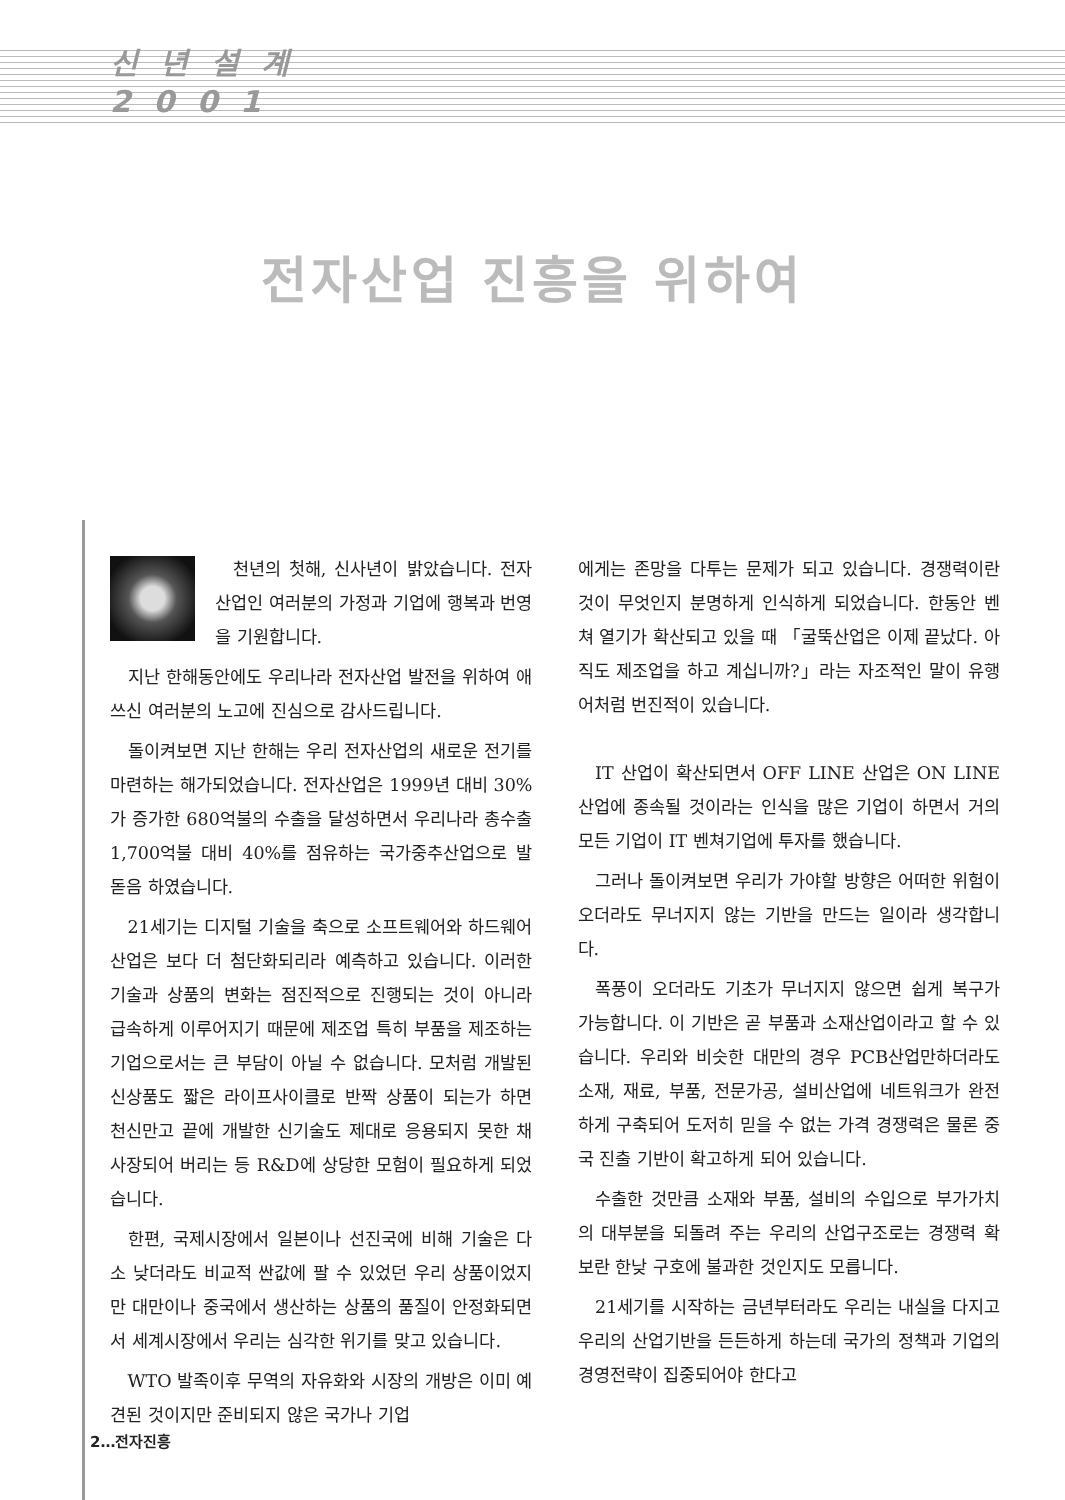신 년 설 계
2 0 0 1
전자산업 진흥을 위하여
천년의 첫해, 신사년이 밝았습니다. 전자산업인 여러분의 가정과 기업에 행복과 번영을 기원합니다.
지난 한해동안에도 우리나라 전자산업 발전을 위하여 애쓰신 여러분의 노고에 진심으로 감사드립니다.
돌이켜보면 지난 한해는 우리 전자산업의 새로운 전기를 마련하는 해가되었습니다. 전자산업은 1999년 대비 30%가 증가한 680억불의 수출을 달성하면서 우리나라 총수출 1,700억불 대비 40%를 점유하는 국가중추산업으로 발 돋음 하였습니다.
21세기는 디지털 기술을 축으로 소프트웨어와 하드웨어산업은 보다 더 첨단화되리라 예측하고 있습니다. 이러한 기술과 상품의 변화는 점진적으로 진행되는 것이 아니라 급속하게 이루어지기 때문에 제조업 특히 부품을 제조하는 기업으로서는 큰 부담이 아닐 수 없습니다. 모처럼 개발된 신상품도 짧은 라이프사이클로 반짝 상품이 되는가 하면 천신만고 끝에 개발한 신기술도 제대로 응용되지 못한 채 사장되어 버리는 등 R&D에 상당한 모험이 필요하게 되었습니다.
한편, 국제시장에서 일본이나 선진국에 비해 기술은 다소 낮더라도 비교적 싼값에 팔 수 있었던 우리 상품이었지만 대만이나 중국에서 생산하는 상품의 품질이 안정화되면서 세계시장에서 우리는 심각한 위기를 맞고 있습니다.
WTO 발족이후 무역의 자유화와 시장의 개방은 이미 예견된 것이지만 준비되지 않은 국가나 기업
에게는 존망을 다투는 문제가 되고 있습니다. 경쟁력이란 것이 무엇인지 분명하게 인식하게 되었습니다. 한동안 벤쳐 열기가 확산되고 있을 때 「굴뚝산업은 이제 끝났다. 아직도 제조업을 하고 계십니까?」라는 자조적인 말이 유행어처럼 번진적이 있습니다.
IT 산업이 확산되면서 OFF LINE 산업은 ON LINE 산업에 종속될 것이라는 인식을 많은 기업이 하면서 거의 모든 기업이 IT 벤쳐기업에 투자를 했습니다.
그러나 돌이켜보면 우리가 가야할 방향은 어떠한 위험이 오더라도 무너지지 않는 기반을 만드는 일이라 생각합니다.
폭풍이 오더라도 기초가 무너지지 않으면 쉽게 복구가 가능합니다. 이 기반은 곧 부품과 소재산업이라고 할 수 있습니다. 우리와 비슷한 대만의 경우 PCB산업만하더라도 소재, 재료, 부품, 전문가공, 설비산업에 네트워크가 완전하게 구축되어 도저히 믿을 수 없는 가격 경쟁력은 물론 중국 진출 기반이 확고하게 되어 있습니다.
수출한 것만큼 소재와 부품, 설비의 수입으로 부가가치의 대부분을 되돌려 주는 우리의 산업구조로는 경쟁력 확보란 한낮 구호에 불과한 것인지도 모릅니다.
21세기를 시작하는 금년부터라도 우리는 내실을 다지고 우리의 산업기반을 든든하게 하는데 국가의 정책과 기업의 경영전략이 집중되어야 한다고
2…전자진흥